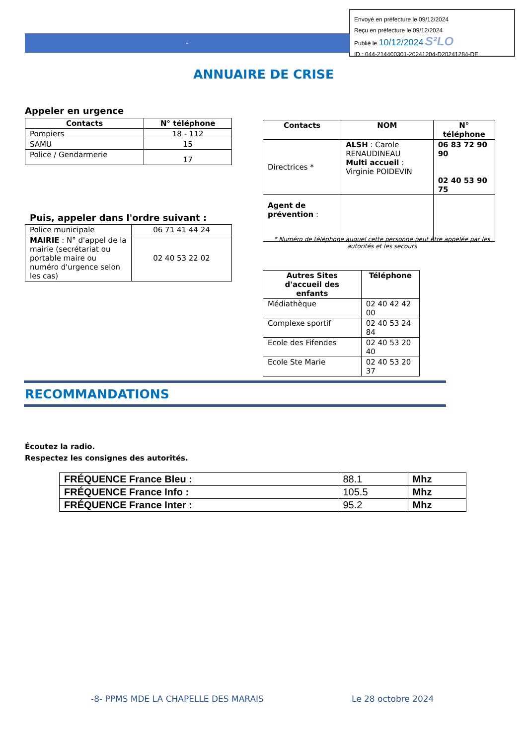Envoyé en préfecture le 09/12/2024
Reçu en préfecture le 09/12/2024
Publié le 10/12/2024 S²LO
ID : 044-214400301-20241204-D20241284-DE
-
ANNUAIRE DE CRISE
Appeler en urgence
| Contacts | N° téléphone |
| --- | --- |
| Pompiers | 18 - 112 |
| SAMU | 15 |
| Police / Gendarmerie | 17 |
Puis, appeler dans l'ordre suivant :
| Police municipale | 06 71 41 44 24 |
| MAIRIE : N° d'appel de la mairie (secrétariat ou portable maire ou numéro d'urgence selon les cas) | 02 40 53 22 02 |
| Contacts | NOM | N° téléphone |
| --- | --- | --- |
| Directrices * | ALSH : Carole RENAUDINEAU Multi accueil : Virginie POIDEVIN | 06 83 72 90 90 02 40 53 90 75 |
| Agent de prévention : | | |
* Numéro de téléphone auquel cette personne peut être appelée par les autorités et les secours
| Autres Sites d'accueil des enfants | Téléphone |
| --- | --- |
| Médiathèque | 02 40 42 42 00 |
| Complexe sportif | 02 40 53 24 84 |
| Ecole des Fifendes | 02 40 53 20 40 |
| Ecole Ste Marie | 02 40 53 20 37 |
RECOMMANDATIONS
Écoutez la radio.
Respectez les consignes des autorités.
| FRÉQUENCE France Bleu : | 88.1 | Mhz |
| FRÉQUENCE France Info : | 105.5 | Mhz |
| FRÉQUENCE France Inter : | 95.2 | Mhz |
-8- PPMS MDE LA CHAPELLE DES MARAIS
Le 28 octobre 2024